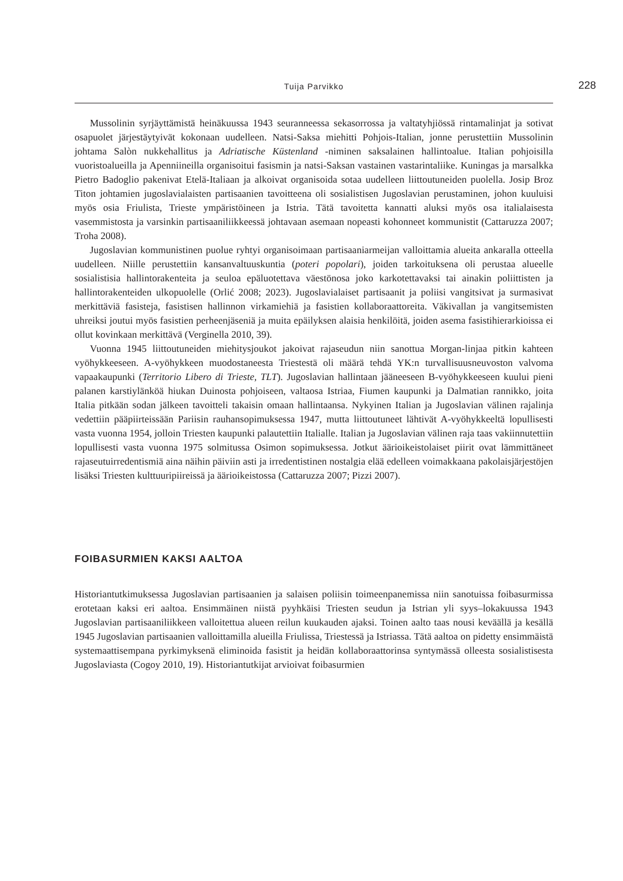Tuija Parvikko 228
Mussolinin syrjäyttämistä heinäkuussa 1943 seuranneessa sekasorrossa ja valtatyhjiössä rintamalinjat ja sotivat osapuolet järjestäytyivät kokonaan uudelleen. Natsi-Saksa miehitti Pohjois-Italian, jonne perustettiin Mussolinin johtama Salòn nukkehallitus ja Adriatische Küstenland -niminen saksalainen hallintoalue. Italian pohjoisilla vuoristoalueilla ja Apenniineilla organisoitui fasismin ja natsi-Saksan vastainen vastarintaliike. Kuningas ja marsalkka Pietro Badoglio pakenivat Etelä-Italiaan ja alkoivat organisoida sotaa uudelleen liittoutuneiden puolella. Josip Broz Titon johtamien jugoslavialaisten partisaanien tavoitteena oli sosialistisen Jugoslavian perustaminen, johon kuuluisi myös osia Friulista, Trieste ympäristöineen ja Istria. Tätä tavoitetta kannatti aluksi myös osa italialaisesta vasemmistosta ja varsinkin partisaaniliikkeessä johtavaan asemaan nopeasti kohonneet kommunistit (Cattaruzza 2007; Troha 2008).
Jugoslavian kommunistinen puolue ryhtyi organisoimaan partisaaniarmeijan valloittamia alueita ankaralla otteella uudelleen. Niille perustettiin kansanvaltuuskuntia (poteri popolari), joiden tarkoituksena oli perustaa alueelle sosialistisia hallintorakenteita ja seuloa epäluotettava väestönosa joko karkotettavaksi tai ainakin poliittisten ja hallintorakenteiden ulkopuolelle (Orlić 2008; 2023). Jugoslavialaiset partisaanit ja poliisi vangitsivat ja surmasivat merkittäviä fasisteja, fasistisen hallinnon virkamiehiä ja fasistien kollaboraattoreita. Väkivallan ja vangitsemisten uhreiksi joutui myös fasistien perheenjäseniä ja muita epäilyksen alaisia henkilöitä, joiden asema fasistihierarkioissa ei ollut kovinkaan merkittävä (Verginella 2010, 39).
Vuonna 1945 liittoutuneiden miehitysjoukot jakoivat rajaseudun niin sanottua Morgan-linjaa pitkin kahteen vyöhykkeeseen. A-vyöhykkeen muodostaneesta Triestestä oli määrä tehdä YK:n turvallisuusneuvoston valvoma vapaakaupunki (Territorio Libero di Trieste, TLT). Jugoslavian hallintaan jääneeseen B-vyöhykkeeseen kuului pieni palanen karstiylänköä hiukan Duinosta pohjoiseen, valtaosa Istriaa, Fiumen kaupunki ja Dalmatian rannikko, joita Italia pitkään sodan jälkeen tavoitteli takaisin omaan hallintaansa. Nykyinen Italian ja Jugoslavian välinen rajalinja vedettiin pääpiirteissään Pariisin rauhansopimuksessa 1947, mutta liittoutuneet lähtivät A-vyöhykkeeltä lopullisesti vasta vuonna 1954, jolloin Triesten kaupunki palautettiin Italialle. Italian ja Jugoslavian välinen raja taas vakiinnutettiin lopullisesti vasta vuonna 1975 solmitussa Osimon sopimuksessa. Jotkut äärioikeistolaiset piirit ovat lämmittäneet rajaseutuirredentismiä aina näihin päiviin asti ja irredentistinen nostalgia elää edelleen voimakkaana pakolaisjärjestöjen lisäksi Triesten kulttuuripiireissä ja äärioikeistossa (Cattaruzza 2007; Pizzi 2007).
FOIBASURMIEN KAKSI AALTOA
Historiantutkimuksessa Jugoslavian partisaanien ja salaisen poliisin toimeenpanemissa niin sanotuissa foibasurmissa erotetaan kaksi eri aaltoa. Ensimmäinen niistä pyyhkäisi Triesten seudun ja Istrian yli syys–lokakuussa 1943 Jugoslavian partisaaniliikkeen valloitettua alueen reilun kuukauden ajaksi. Toinen aalto taas nousi keväällä ja kesällä 1945 Jugoslavian partisaanien valloittamilla alueilla Friulissa, Triestessä ja Istriassa. Tätä aaltoa on pidetty ensimmäistä systemaattisempana pyrkimyksenä eliminoida fasistit ja heidän kollaboraattorinsa syntymässä olleesta sosialistisesta Jugoslaviasta (Cogoy 2010, 19). Historiantutkijat arvioivat foibasurmien